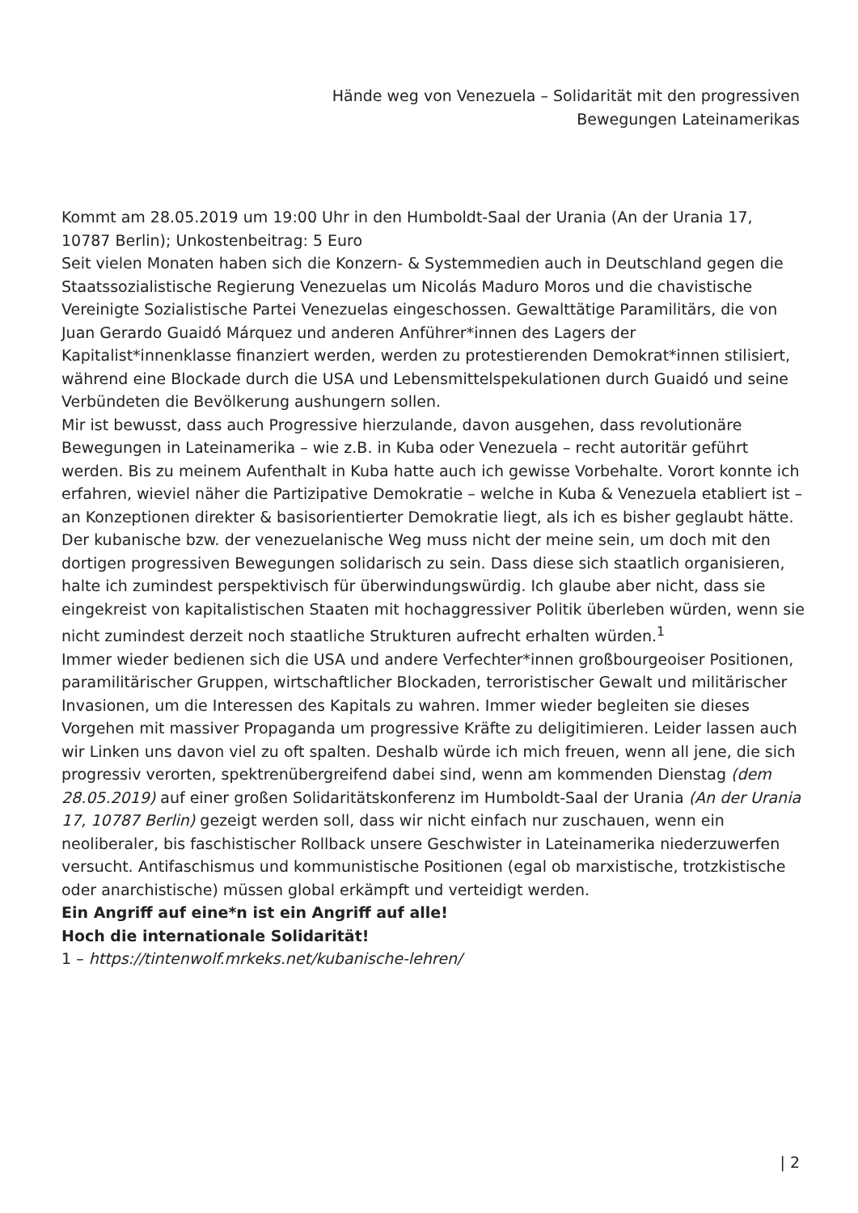Hände weg von Venezuela – Solidarität mit den progressiven Bewegungen Lateinamerikas
Kommt am 28.05.2019 um 19:00 Uhr in den Humboldt-Saal der Urania (An der Urania 17, 10787 Berlin); Unkostenbeitrag: 5 Euro
Seit vielen Monaten haben sich die Konzern- & Systemmedien auch in Deutschland gegen die Staatssozialistische Regierung Venezuelas um Nicolás Maduro Moros und die chavistische Vereinigte Sozialistische Partei Venezuelas eingeschossen. Gewalttätige Paramilitärs, die von Juan Gerardo Guaidó Márquez und anderen Anführer*innen des Lagers der Kapitalist*innenklasse finanziert werden, werden zu protestierenden Demokrat*innen stilisiert, während eine Blockade durch die USA und Lebensmittelspekulationen durch Guaidó und seine Verbündeten die Bevölkerung aushungern sollen.
Mir ist bewusst, dass auch Progressive hierzulande, davon ausgehen, dass revolutionäre Bewegungen in Lateinamerika – wie z.B. in Kuba oder Venezuela – recht autoritär geführt werden. Bis zu meinem Aufenthalt in Kuba hatte auch ich gewisse Vorbehalte. Vorort konnte ich erfahren, wieviel näher die Partizipative Demokratie – welche in Kuba & Venezuela etabliert ist – an Konzeptionen direkter & basisorientierter Demokratie liegt, als ich es bisher geglaubt hätte. Der kubanische bzw. der venezuelanische Weg muss nicht der meine sein, um doch mit den dortigen progressiven Bewegungen solidarisch zu sein. Dass diese sich staatlich organisieren, halte ich zumindest perspektivisch für überwindungswürdig. Ich glaube aber nicht, dass sie eingekreist von kapitalistischen Staaten mit hochaggressiver Politik überleben würden, wenn sie nicht zumindest derzeit noch staatliche Strukturen aufrecht erhalten würden.<sup>1</sup>
Immer wieder bedienen sich die USA und andere Verfechter*innen großbourgeoiser Positionen, paramilitärischer Gruppen, wirtschaftlicher Blockaden, terroristischer Gewalt und militärischer Invasionen, um die Interessen des Kapitals zu wahren. Immer wieder begleiten sie dieses Vorgehen mit massiver Propaganda um progressive Kräfte zu deligitimieren. Leider lassen auch wir Linken uns davon viel zu oft spalten. Deshalb würde ich mich freuen, wenn all jene, die sich progressiv verorten, spektrenübergreifend dabei sind, wenn am kommenden Dienstag (dem 28.05.2019) auf einer großen Solidaritätskonferenz im Humboldt-Saal der Urania (An der Urania 17, 10787 Berlin) gezeigt werden soll, dass wir nicht einfach nur zuschauen, wenn ein neoliberaler, bis faschistischer Rollback unsere Geschwister in Lateinamerika niederzuwerfen versucht. Antifaschismus und kommunistische Positionen (egal ob marxistische, trotzkistische oder anarchistische) müssen global erkämpft und verteidigt werden.
Ein Angriff auf eine*n ist ein Angriff auf alle!
Hoch die internationale Solidarität!
1 – https://tintenwolf.mrkeks.net/kubanische-lehren/
| 2